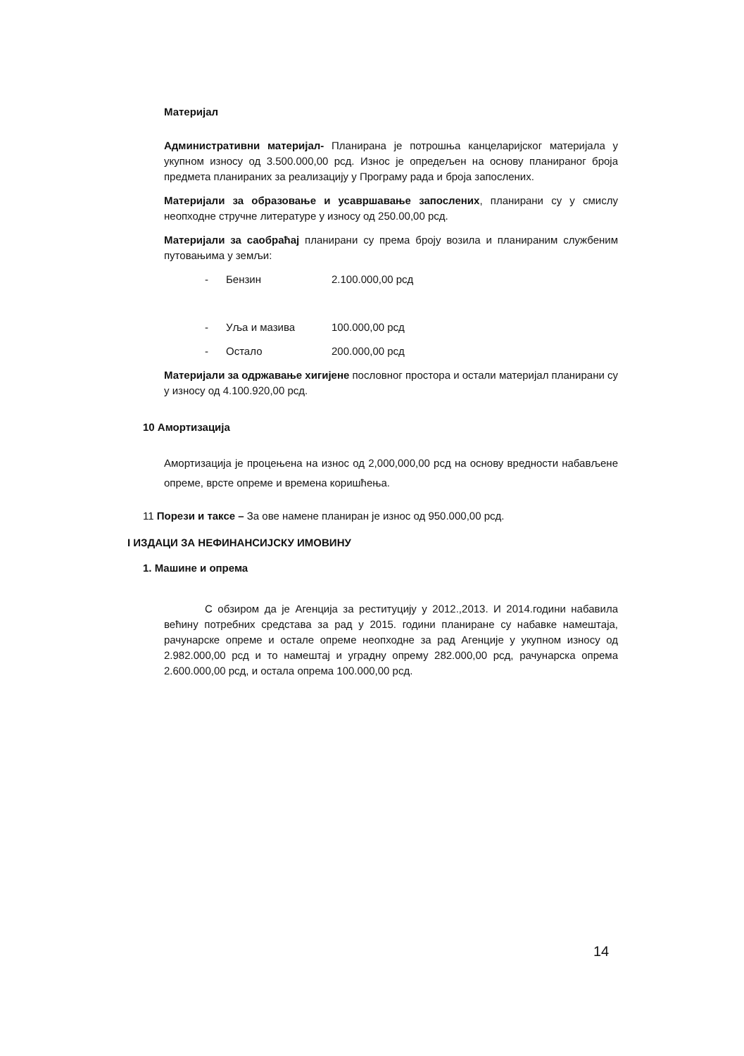Материјал
Административни материјал- Планирана је потрошња канцеларијског материјала у укупном износу од 3.500.000,00 рсд. Износ је опредељен на основу планираног броја предмета планираних за реализацију у Програму рада и броја запослених.
Материјали за образовање и усавршавање запослених, планирани су у смислу неопходне стручне литературе у износу од 250.00,00 рсд.
Материјали за саобраћај планирани су према броју возила и планираним службеним путовањима у земљи:
- Бензин 2.100.000,00 рсд
- Уља и мазива 100.000,00 рсд
- Остало 200.000,00 рсд
Материјали за одржавање хигијене пословног простора и остали материјал планирани су у износу од 4.100.920,00 рсд.
10 Амортизација
Амортизација је процењена на износ од 2,000,000,00 рсд на основу вредности набављене опреме, врсте опреме и времена коришћења.
11 Порези и таксе – За ове намене планиран је износ од 950.000,00 рсд.
I ИЗДАЦИ ЗА НЕФИНАНСИЈСКУ ИМОВИНУ
1. Машине и опрема
С обзиром да је Агенција за реституцију у 2012.,2013. И 2014.години набавила већину потребних средстава за рад у 2015. години планиране су набавке намештаја, рачунарске опреме и остале опреме неопходне за рад Агенције у укупном износу од 2.982.000,00 рсд и то намештај и уградну опрему 282.000,00 рсд, рачунарска опрема 2.600.000,00 рсд, и остала опрема 100.000,00 рсд.
14